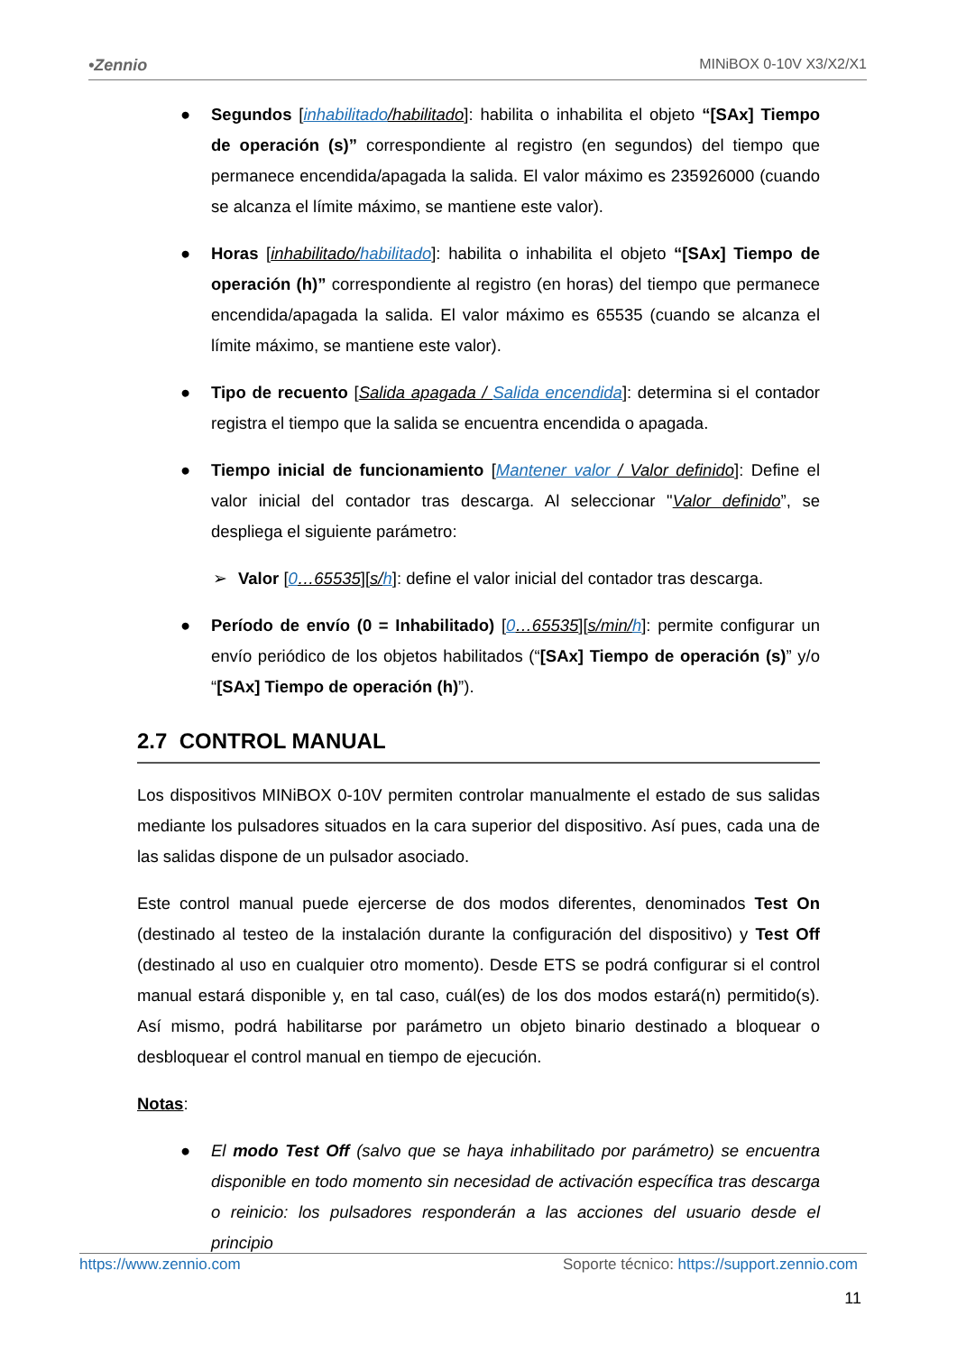•Zennio MINiBOX 0-10V X3/X2/X1
● Segundos [inhabilitado/habilitado]: habilita o inhabilita el objeto “[SAx] Tiempo de operación (s)” correspondiente al registro (en segundos) del tiempo que permanece encendida/apagada la salida. El valor máximo es 235926000 (cuando se alcanza el límite máximo, se mantiene este valor).
● Horas [inhabilitado/habilitado]: habilita o inhabilita el objeto “[SAx] Tiempo de operación (h)” correspondiente al registro (en horas) del tiempo que permanece encendida/apagada la salida. El valor máximo es 65535 (cuando se alcanza el límite máximo, se mantiene este valor).
● Tipo de recuento [Salida apagada / Salida encendida]: determina si el contador registra el tiempo que la salida se encuentra encendida o apagada.
● Tiempo inicial de funcionamiento [Mantener valor / Valor definido]: Define el valor inicial del contador tras descarga. Al seleccionar "Valor definido”, se despliega el siguiente parámetro:
➢ Valor [0…65535][s/h]: define el valor inicial del contador tras descarga.
● Período de envío (0 = Inhabilitado) [0…65535][s/min/h]: permite configurar un envío periódico de los objetos habilitados (“[SAx] Tiempo de operación (s)” y/o “[SAx] Tiempo de operación (h)”).
2.7 CONTROL MANUAL
Los dispositivos MINiBOX 0-10V permiten controlar manualmente el estado de sus salidas mediante los pulsadores situados en la cara superior del dispositivo. Así pues, cada una de las salidas dispone de un pulsador asociado.
Este control manual puede ejercerse de dos modos diferentes, denominados Test On (destinado al testeo de la instalación durante la configuración del dispositivo) y Test Off (destinado al uso en cualquier otro momento). Desde ETS se podrá configurar si el control manual estará disponible y, en tal caso, cuál(es) de los dos modos estará(n) permitido(s). Así mismo, podrá habilitarse por parámetro un objeto binario destinado a bloquear o desbloquear el control manual en tiempo de ejecución.
Notas:
● El modo Test Off (salvo que se haya inhabilitado por parámetro) se encuentra disponible en todo momento sin necesidad de activación específica tras descarga o reinicio: los pulsadores responderán a las acciones del usuario desde el principio
https://www.zennio.com Soporte técnico: https://support.zennio.com
11